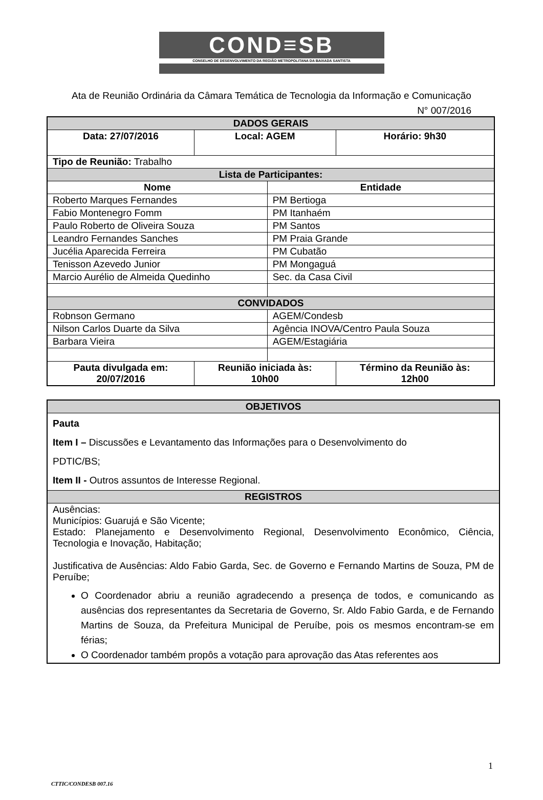COND≡SB
CONSELHO DE DESENVOLVIMENTO DA REGIÃO METROPOLITANA DA BAIXADA SANTISTA
Ata de Reunião Ordinária da Câmara Temática de Tecnologia da Informação e Comunicação
N° 007/2016
| DADOS GERAIS | | | | |
| Data: 27/07/2016 | Local: AGEM | | | Horário: 9h30 |
| Tipo de Reunião: Trabalho | | | | |
| Lista de Participantes: | | | | |
| Nome | | | Entidade | |
| Roberto Marques Fernandes | | | PM Bertioga | |
| Fabio Montenegro Fomm | | | PM Itanhaém | |
| Paulo Roberto de Oliveira Souza | | | PM Santos | |
| Leandro Fernandes Sanches | | | PM Praia Grande | |
| Jucélia Aparecida Ferreira | | | PM Cubatão | |
| Tenisson Azevedo Junior | | | PM Mongaguá | |
| Marcio Aurélio de Almeida Quedinho | | | Sec. da Casa Civil | |
| CONVIDADOS | | | | |
| Robnson Germano | | | AGEM/Condesb | |
| Nilson Carlos Duarte da Silva | | | Agência INOVA/Centro Paula Souza | |
| Barbara Vieira | | | AGEM/Estagiária | |
| Pauta divulgada em: 20/07/2016 | | Reunião iniciada às: 10h00 | | Término da Reunião às: 12h00 |
| OBJETIVOS |
| Pauta Item I – Discussões e Levantamento das Informações para o Desenvolvimento do PDTIC/BS; Item II - Outros assuntos de Interesse Regional. |
| REGISTROS |
| Ausências: Municípios: Guarujá e São Vicente; Estado: Planejamento e Desenvolvimento Regional, Desenvolvimento Econômico, Ciência, Tecnologia e Inovação, Habitação; Justificativa de Ausências: Aldo Fabio Garda, Sec. de Governo e Fernando Martins de Souza, PM de Peruíbe; O Coordenador abriu a reunião agradecendo a presença de todos, e comunicando as ausências dos representantes da Secretaria de Governo, Sr. Aldo Fabio Garda, e de Fernando Martins de Souza, da Prefeitura Municipal de Peruíbe, pois os mesmos encontram-se em férias; O Coordenador também propôs a votação para aprovação das Atas referentes aos |
1
CTTIC/CONDESB 007.16